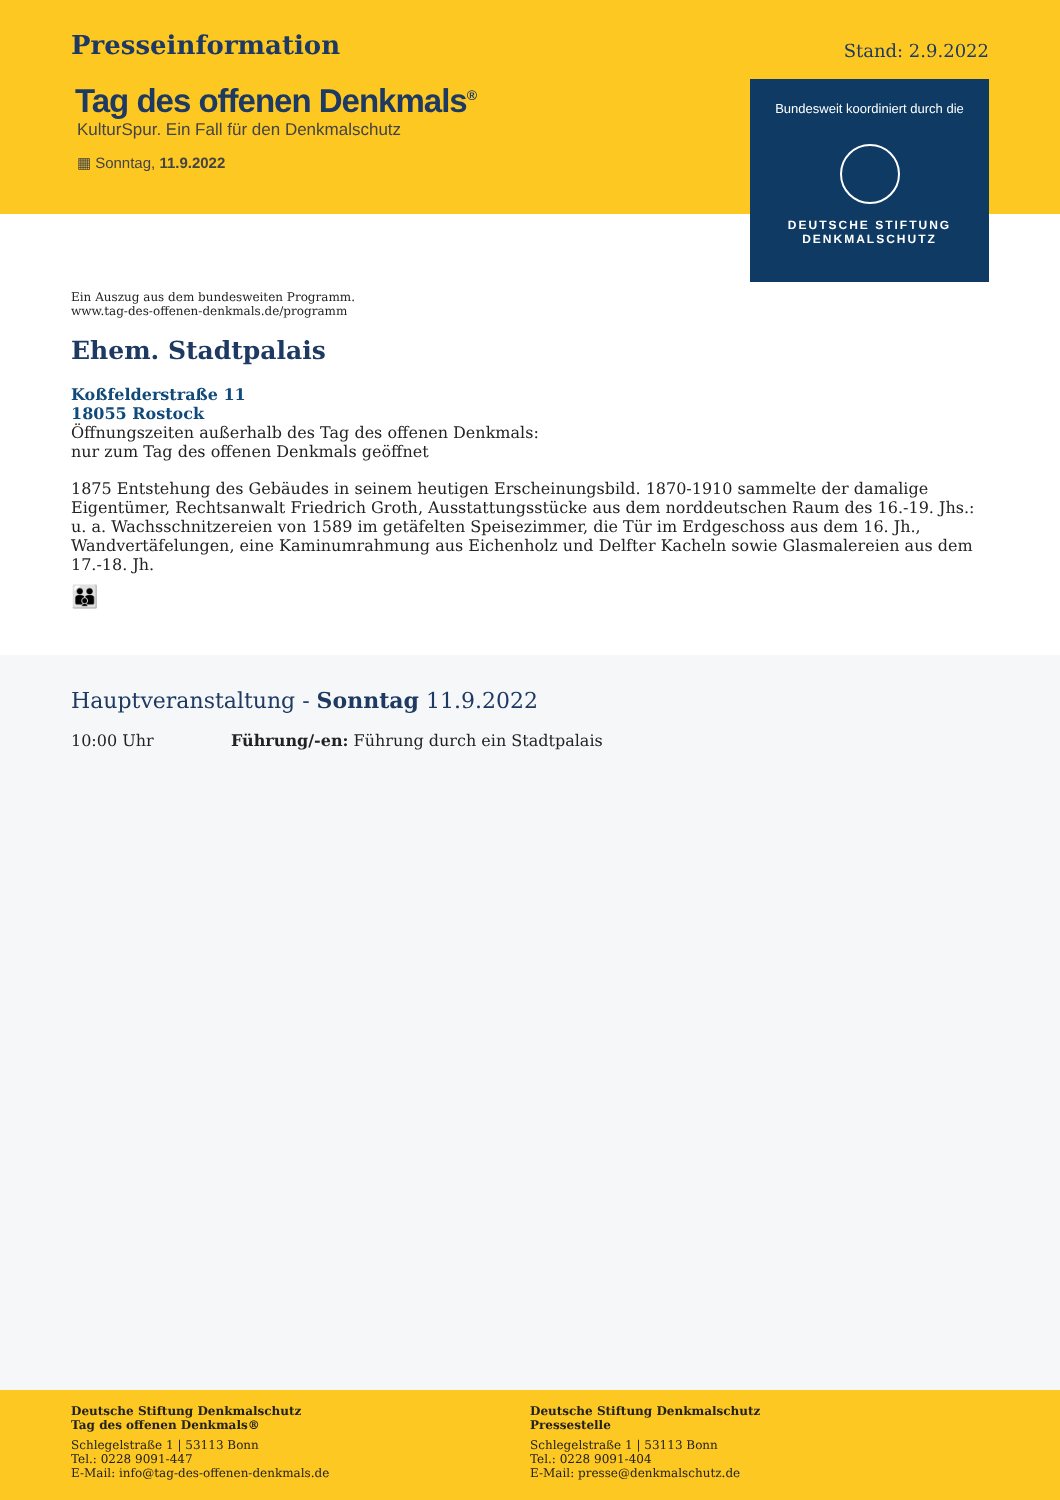Presseinformation
Stand: 2.9.2022
Tag des offenen Denkmals<sup>®</sup>
KulturSpur. Ein Fall für den Denkmalschutz
▦ Sonntag, 11.9.2022
Bundesweit koordiniert durch die
DEUTSCHE STIFTUNG
DENKMALSCHUTZ
Ein Auszug aus dem bundesweiten Programm.
www.tag-des-offenen-denkmals.de/programm
Ehem. Stadtpalais
Koßfelderstraße 11
18055 Rostock
Öffnungszeiten außerhalb des Tag des offenen Denkmals:
nur zum Tag des offenen Denkmals geöffnet
1875 Entstehung des Gebäudes in seinem heutigen Erscheinungsbild. 1870-1910 sammelte der damalige Eigentümer, Rechtsanwalt Friedrich Groth, Ausstattungsstücke aus dem norddeutschen Raum des 16.-19. Jhs.: u. a. Wachsschnitzereien von 1589 im getäfelten Speisezimmer, die Tür im Erdgeschoss aus dem 16. Jh., Wandvertäfelungen, eine Kaminumrahmung aus Eichenholz und Delfter Kacheln sowie Glasmalereien aus dem 17.-18. Jh.
👪
Hauptveranstaltung - Sonntag 11.9.2022
10:00 Uhr Führung/-en: Führung durch ein Stadtpalais
Deutsche Stiftung Denkmalschutz
Tag des offenen Denkmals®
Schlegelstraße 1 | 53113 Bonn
Tel.: 0228 9091-447
E-Mail: info@tag-des-offenen-denkmals.de
Deutsche Stiftung Denkmalschutz
Pressestelle
Schlegelstraße 1 | 53113 Bonn
Tel.: 0228 9091-404
E-Mail: presse@denkmalschutz.de